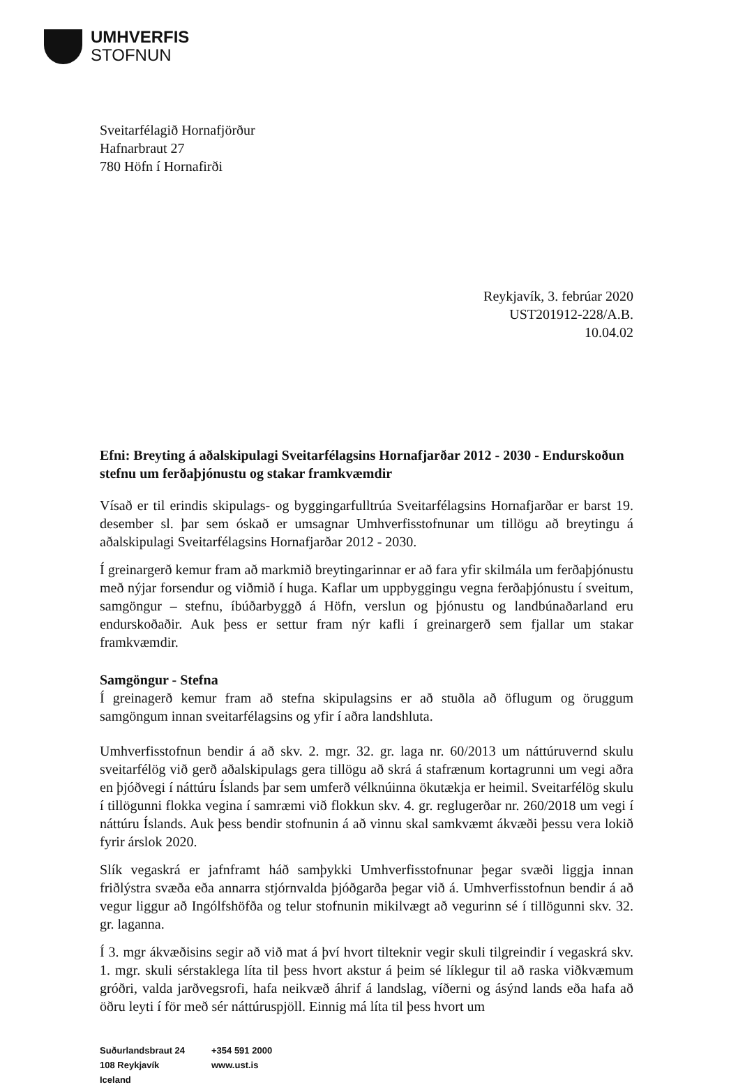UMHVERFIS
STOFNUN
Sveitarfélagið Hornafjörður
Hafnarbraut 27
780 Höfn í Hornafirði
Reykjavík, 3. febrúar 2020
UST201912-228/A.B.
10.04.02
Efni: Breyting á aðalskipulagi Sveitarfélagsins Hornafjarðar 2012 - 2030 - Endurskoðun stefnu um ferðaþjónustu og stakar framkvæmdir
Vísað er til erindis skipulags- og byggingarfulltrúa Sveitarfélagsins Hornafjarðar er barst 19. desember sl. þar sem óskað er umsagnar Umhverfisstofnunar um tillögu að breytingu á aðalskipulagi Sveitarfélagsins Hornafjarðar 2012 - 2030.
Í greinargerð kemur fram að markmið breytingarinnar er að fara yfir skilmála um ferðaþjónustu með nýjar forsendur og viðmið í huga. Kaflar um uppbyggingu vegna ferðaþjónustu í sveitum, samgöngur – stefnu, íbúðarbyggð á Höfn, verslun og þjónustu og landbúnaðarland eru endurskoðaðir. Auk þess er settur fram nýr kafli í greinargerð sem fjallar um stakar framkvæmdir.
Samgöngur - Stefna
Í greinagerð kemur fram að stefna skipulagsins er að stuðla að öflugum og öruggum samgöngum innan sveitarfélagsins og yfir í aðra landshluta.
Umhverfisstofnun bendir á að skv. 2. mgr. 32. gr. laga nr. 60/2013 um náttúruvernd skulu sveitarfélög við gerð aðalskipulags gera tillögu að skrá á stafrænum kortagrunni um vegi aðra en þjóðvegi í náttúru Íslands þar sem umferð vélknúinna ökutækja er heimil. Sveitarfélög skulu í tillögunni flokka vegina í samræmi við flokkun skv. 4. gr. reglugerðar nr. 260/2018 um vegi í náttúru Íslands. Auk þess bendir stofnunin á að vinnu skal samkvæmt ákvæði þessu vera lokið fyrir árslok 2020.
Slík vegaskrá er jafnframt háð samþykki Umhverfisstofnunar þegar svæði liggja innan friðlýstra svæða eða annarra stjórnvalda þjóðgarða þegar við á. Umhverfisstofnun bendir á að vegur liggur að Ingólfshöfða og telur stofnunin mikilvægt að vegurinn sé í tillögunni skv. 32. gr. laganna.
Í 3. mgr ákvæðisins segir að við mat á því hvort tilteknir vegir skuli tilgreindir í vegaskrá skv. 1. mgr. skuli sérstaklega líta til þess hvort akstur á þeim sé líklegur til að raska viðkvæmum gróðri, valda jarðvegsrofi, hafa neikvæð áhrif á landslag, víðerni og ásýnd lands eða hafa að öðru leyti í för með sér náttúruspjöll. Einnig má líta til þess hvort um
Suðurlandsbraut 24
108 Reykjavík
Iceland
+354 591 2000
www.ust.is